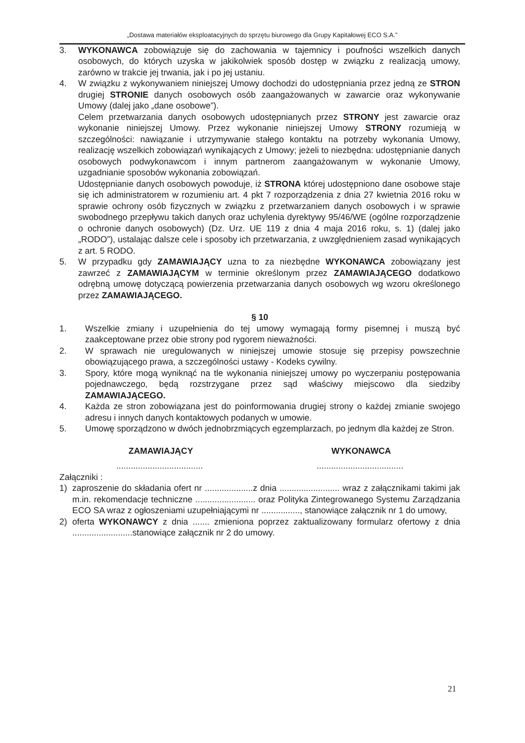„Dostawa materiałów eksploatacyjnych do sprzętu biurowego dla Grupy Kapitałowej ECO S.A.”
3. WYKONAWCA zobowiązuje się do zachowania w tajemnicy i poufności wszelkich danych osobowych, do których uzyska w jakikolwiek sposób dostęp w związku z realizacją umowy, zarówno w trakcie jej trwania, jak i po jej ustaniu.
4. W związku z wykonywaniem niniejszej Umowy dochodzi do udostępniania przez jedną ze STRON drugiej STRONIE danych osobowych osób zaangażowanych w zawarcie oraz wykonywanie Umowy (dalej jako „dane osobowe”).
Celem przetwarzania danych osobowych udostępnianych przez STRONY jest zawarcie oraz wykonanie niniejszej Umowy. Przez wykonanie niniejszej Umowy STRONY rozumieją w szczególności: nawiązanie i utrzymywanie stałego kontaktu na potrzeby wykonania Umowy, realizację wszelkich zobowiązań wynikających z Umowy; jeżeli to niezbędna: udostępnianie danych osobowych podwykonawcom i innym partnerom zaangażowanym w wykonanie Umowy, uzgadnianie sposobów wykonania zobowiązań.
Udostępnianie danych osobowych powoduje, iż STRONA której udostępniono dane osobowe staje się ich administratorem w rozumieniu art. 4 pkt 7 rozporządzenia z dnia 27 kwietnia 2016 roku w sprawie ochrony osób fizycznych w związku z przetwarzaniem danych osobowych i w sprawie swobodnego przepływu takich danych oraz uchylenia dyrektywy 95/46/WE (ogólne rozporządzenie o ochronie danych osobowych) (Dz. Urz. UE 119 z dnia 4 maja 2016 roku, s. 1) (dalej jako „RODO”), ustalając dalsze cele i sposoby ich przetwarzania, z uwzględnieniem zasad wynikających z art. 5 RODO.
5. W przypadku gdy ZAMAWIAJĄCY uzna to za niezbędne WYKONAWCA zobowiązany jest zawrzeć z ZAMAWIAJĄCYM w terminie określonym przez ZAMAWIAJĄCEGO dodatkowo odrębną umowę dotyczącą powierzenia przetwarzania danych osobowych wg wzoru określonego przez ZAMAWIAJĄCEGO.
§ 10
1. Wszelkie zmiany i uzupełnienia do tej umowy wymagają formy pisemnej i muszą być zaakceptowane przez obie strony pod rygorem nieważności.
2. W sprawach nie uregulowanych w niniejszej umowie stosuje się przepisy powszechnie obowiązującego prawa, a szczególności ustawy - Kodeks cywilny.
3. Spory, które mogą wyniknąć na tle wykonania niniejszej umowy po wyczerpaniu postępowania pojednawczego, będą rozstrzygane przez sąd właściwy miejscowo dla siedziby ZAMAWIAJĄCEGO.
4. Każda ze stron zobowiązana jest do poinformowania drugiej strony o każdej zmianie swojego adresu i innych danych kontaktowych podanych w umowie.
5. Umowę sporządzono w dwóch jednobrzmiących egzemplarzach, po jednym dla każdej ze Stron.
ZAMAWIAJĄCY WYKONAWCA
.................................... ....................................
Załączniki :
1) zaproszenie do składania ofert nr ....................z dnia ......................... wraz z załącznikami takimi jak m.in. rekomendacje techniczne ......................... oraz Polityka Zintegrowanego Systemu Zarządzania ECO SA wraz z ogłoszeniami uzupełniającymi nr ................, stanowiące załącznik nr 1 do umowy,
2) oferta WYKONAWCY z dnia ....... zmieniona poprzez zaktualizowany formularz ofertowy z dnia .........................stanowiące załącznik nr 2 do umowy.
21